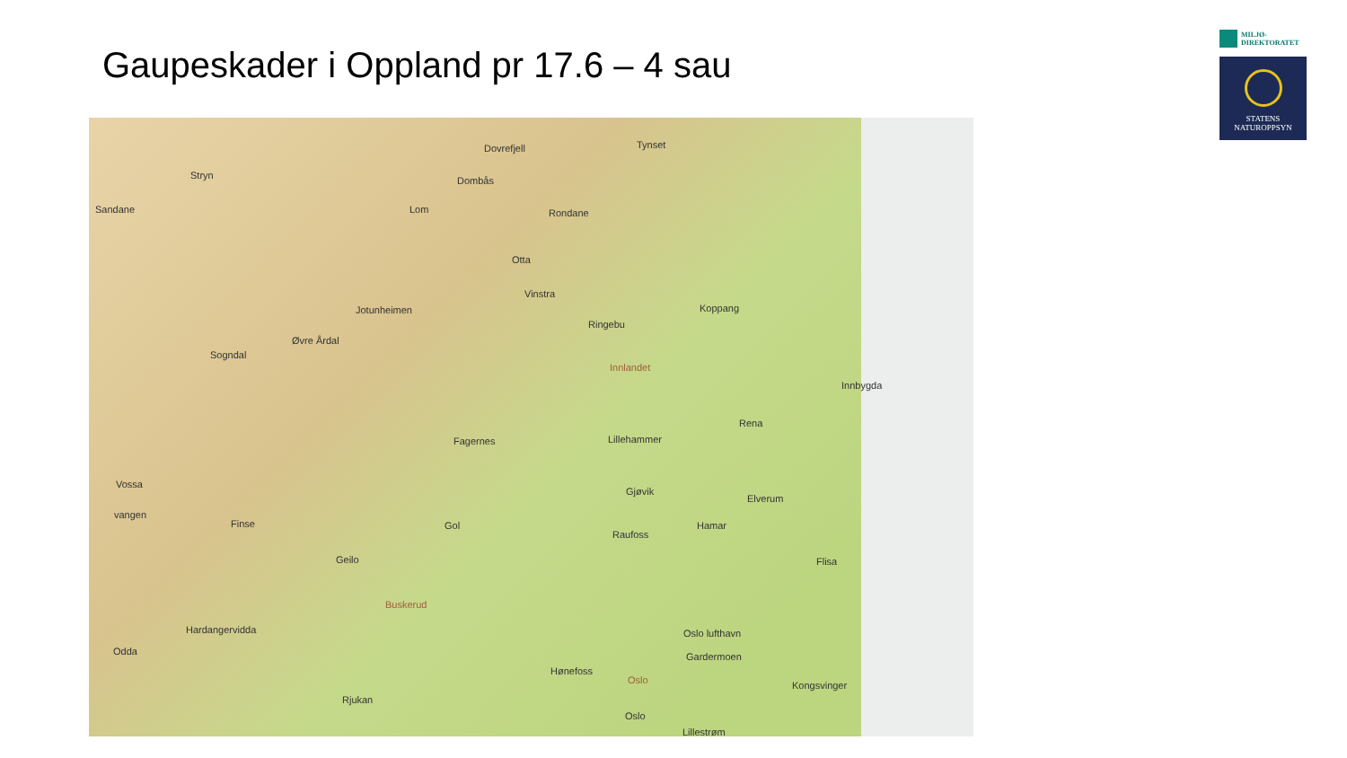Gaupeskader i Oppland pr 17.6 – 4 sau
MILJØ-
DIREKTORATET
STATENS
NATUROPPSYN
Dovrefjell Tynset
Stryn Dombås
Sandane Lom Rondane
Otta
Vinstra
Jotunheimen Koppang
Ringebu
Øvre Årdal
Sogndal
Innlandet
Innbygda
Rena
Lillehammer Fagernes
Vossa
Gjøvik
Elverum
vangen
Finse Gol Hamar
Raufoss
Geilo Flisa
Buskerud
Hardangervidda Oslo lufthavn
Odda Gardermoen
Hønefoss
Oslo Kongsvinger
Rjukan
Oslo
Lillestrøm